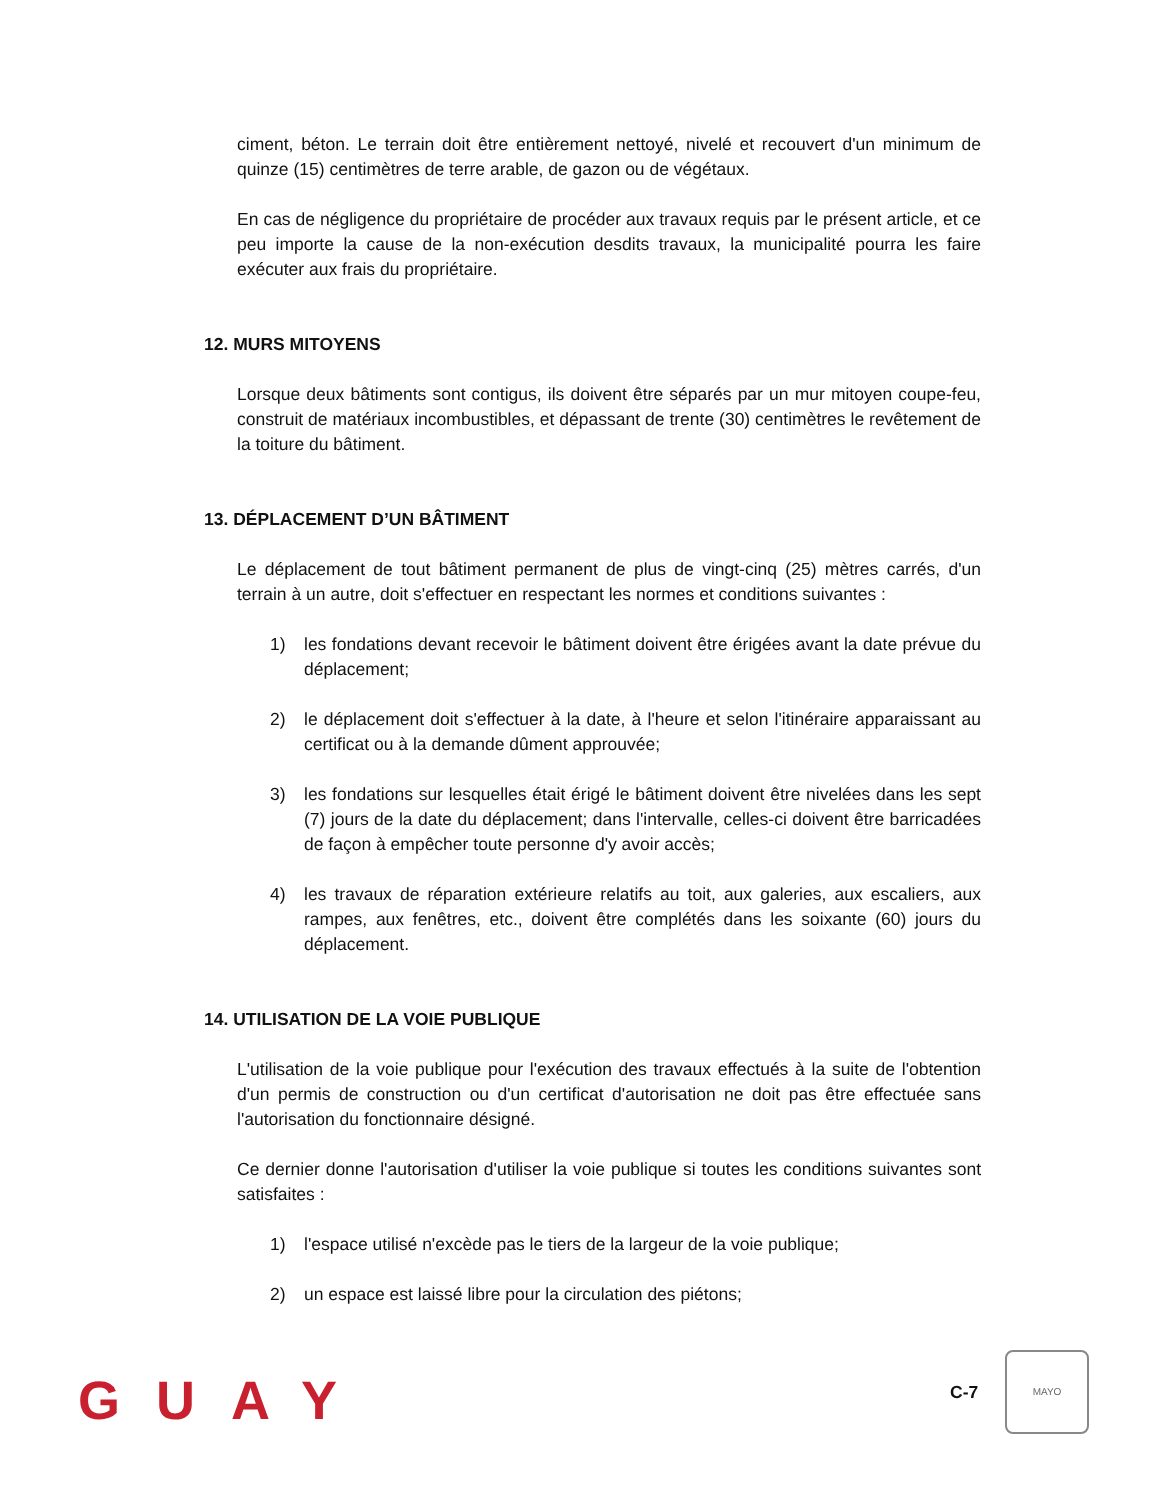ciment, béton. Le terrain doit être entièrement nettoyé, nivelé et recouvert d'un minimum de quinze (15) centimètres de terre arable, de gazon ou de végétaux.
En cas de négligence du propriétaire de procéder aux travaux requis par le présent article, et ce peu importe la cause de la non-exécution desdits travaux, la municipalité pourra les faire exécuter aux frais du propriétaire.
12. MURS MITOYENS
Lorsque deux bâtiments sont contigus, ils doivent être séparés par un mur mitoyen coupe-feu, construit de matériaux incombustibles, et dépassant de trente (30) centimètres le revêtement de la toiture du bâtiment.
13. DÉPLACEMENT D’UN BÂTIMENT
Le déplacement de tout bâtiment permanent de plus de vingt-cinq (25) mètres carrés, d'un terrain à un autre, doit s'effectuer en respectant les normes et conditions suivantes :
1) les fondations devant recevoir le bâtiment doivent être érigées avant la date prévue du déplacement;
2) le déplacement doit s'effectuer à la date, à l'heure et selon l'itinéraire apparaissant au certificat ou à la demande dûment approuvée;
3) les fondations sur lesquelles était érigé le bâtiment doivent être nivelées dans les sept (7) jours de la date du déplacement; dans l'intervalle, celles-ci doivent être barricadées de façon à empêcher toute personne d'y avoir accès;
4) les travaux de réparation extérieure relatifs au toit, aux galeries, aux escaliers, aux rampes, aux fenêtres, etc., doivent être complétés dans les soixante (60) jours du déplacement.
14. UTILISATION DE LA VOIE PUBLIQUE
L'utilisation de la voie publique pour l'exécution des travaux effectués à la suite de l'obtention d'un permis de construction ou d'un certificat d'autorisation ne doit pas être effectuée sans l'autorisation du fonctionnaire désigné.
Ce dernier donne l'autorisation d'utiliser la voie publique si toutes les conditions suivantes sont satisfaites :
1) l'espace utilisé n'excède pas le tiers de la largeur de la voie publique;
2) un espace est laissé libre pour la circulation des piétons;
GUAY C-7
MAYO